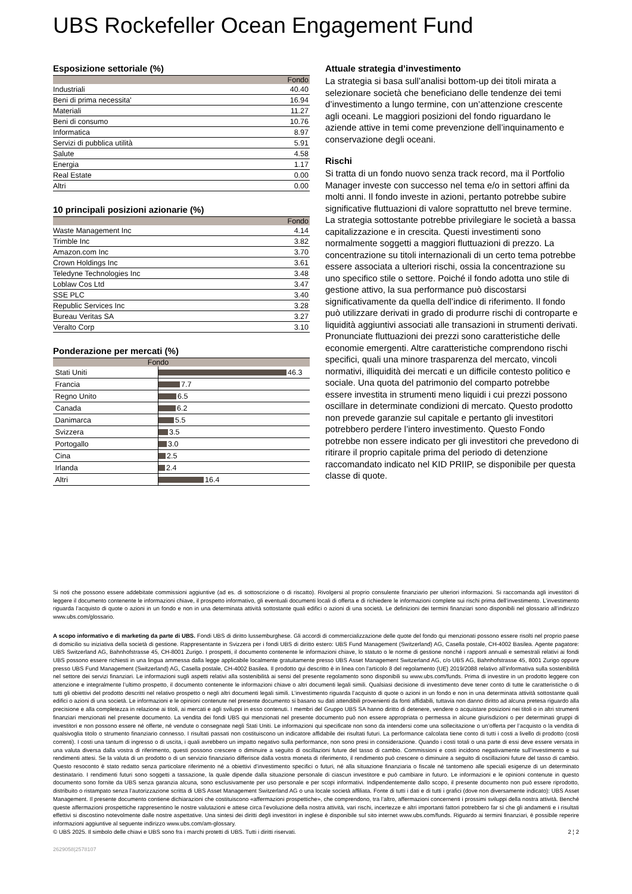UBS Rockefeller Ocean Engagement Fund
Esposizione settoriale (%)
| | Fondo |
| --- | --- |
| Industriali | 40.40 |
| Beni di prima necessita' | 16.94 |
| Materiali | 11.27 |
| Beni di consumo | 10.76 |
| Informatica | 8.97 |
| Servizi di pubblica utilità | 5.91 |
| Salute | 4.58 |
| Energia | 1.17 |
| Real Estate | 0.00 |
| Altri | 0.00 |
10 principali posizioni azionarie (%)
| | Fondo |
| --- | --- |
| Waste Management Inc | 4.14 |
| Trimble Inc | 3.82 |
| Amazon.com Inc | 3.70 |
| Crown Holdings Inc | 3.61 |
| Teledyne Technologies Inc | 3.48 |
| Loblaw Cos Ltd | 3.47 |
| SSE PLC | 3.40 |
| Republic Services Inc | 3.28 |
| Bureau Veritas SA | 3.27 |
| Veralto Corp | 3.10 |
Ponderazione per mercati (%)
| Fondo | |
| --- | --- |
| Stati Uniti | 46.3 |
| Francia | 7.7 |
| Regno Unito | 6.5 |
| Canada | 6.2 |
| Danimarca | 5.5 |
| Svizzera | 3.5 |
| Portogallo | 3.0 |
| Cina | 2.5 |
| Irlanda | 2.4 |
| Altri | 16.4 |
Attuale strategia d’investimento
La strategia si basa sull’analisi bottom-up dei titoli mirata a selezionare società che beneficiano delle tendenze dei temi d’investimento a lungo termine, con un’attenzione crescente agli oceani. Le maggiori posizioni del fondo riguardano le aziende attive in temi come prevenzione dell’inquinamento e conservazione degli oceani.
Rischi
Si tratta di un fondo nuovo senza track record, ma il Portfolio Manager investe con successo nel tema e/o in settori affini da molti anni. Il fondo investe in azioni, pertanto potrebbe subire significative fluttuazioni di valore soprattutto nel breve termine. La strategia sottostante potrebbe privilegiare le società a bassa capitalizzazione e in crescita. Questi investimenti sono normalmente soggetti a maggiori fluttuazioni di prezzo. La concentrazione su titoli internazionali di un certo tema potrebbe essere associata a ulteriori rischi, ossia la concentrazione su uno specifico stile o settore. Poiché il fondo adotta uno stile di gestione attivo, la sua performance può discostarsi significativamente da quella dell’indice di riferimento. Il fondo può utilizzare derivati in grado di produrre rischi di controparte e liquidità aggiuntivi associati alle transazioni in strumenti derivati. Pronunciate fluttuazioni dei prezzi sono caratteristiche delle economie emergenti. Altre caratteristiche comprendono rischi specifici, quali una minore trasparenza del mercato, vincoli normativi, illiquidità dei mercati e un difficile contesto politico e sociale. Una quota del patrimonio del comparto potrebbe essere investita in strumenti meno liquidi i cui prezzi possono oscillare in determinate condizioni di mercato. Questo prodotto non prevede garanzie sul capitale e pertanto gli investitori potrebbero perdere l’intero investimento. Questo Fondo potrebbe non essere indicato per gli investitori che prevedono di ritirare il proprio capitale prima del periodo di detenzione raccomandato indicato nel KID PRIIP, se disponibile per questa classe di quote.
Si noti che possono essere addebitate commissioni aggiuntive (ad es. di sottoscrizione o di riscatto). Rivolgersi al proprio consulente finanziario per ulteriori informazioni. Si raccomanda agli investitori di leggere il documento contenente le informazioni chiave, il prospetto informativo, gli eventuali documenti locali di offerta e di richiedere le informazioni complete sui rischi prima dell’investimento. L’investimento riguarda l’acquisto di quote o azioni in un fondo e non in una determinata attività sottostante quali edifici o azioni di una società. Le definizioni dei termini finanziari sono disponibili nel glossario all’indirizzo www.ubs.com/glossario.
A scopo informativo e di marketing da parte di UBS. Fondi UBS di diritto lussemburghese. Gli accordi di commercializzazione delle quote del fondo qui menzionati possono essere risolti nel proprio paese di domicilio su iniziativa della società di gestione. Rappresentante in Svizzera per i fondi UBS di diritto estero: UBS Fund Management (Switzerland) AG, Casella postale, CH-4002 Basilea. Agente pagatore: UBS Switzerland AG, Bahnhofstrasse 45, CH-8001 Zurigo. I prospetti, il documento contenente le informazioni chiave, lo statuto o le norme di gestione nonché i rapporti annuali e semestrali relativi ai fondi UBS possono essere richiesti in una lingua ammessa dalla legge applicabile localmente gratuitamente presso UBS Asset Management Switzerland AG, c/o UBS AG, Bahnhofstrasse 45, 8001 Zurigo oppure presso UBS Fund Management (Switzerland) AG, Casella postale, CH-4002 Basilea. Il prodotto qui descritto è in linea con l'articolo 8 del regolamento (UE) 2019/2088 relativo all’informativa sulla sostenibilità nel settore dei servizi finanziari. Le informazioni sugli aspetti relativi alla sostenibilità ai sensi del presente regolamento sono disponibili su www.ubs.com/funds. Prima di investire in un prodotto leggere con attenzione e integralmente l’ultimo prospetto, il documento contenente le informazioni chiave o altri documenti legali simili. Qualsiasi decisione di investimento deve tener conto di tutte le caratteristiche o di tutti gli obiettivi del prodotto descritti nel relativo prospetto o negli altri documenti legali simili. L’investimento riguarda l’acquisto di quote o azioni in un fondo e non in una determinata attività sottostante quali edifici o azioni di una società. Le informazioni e le opinioni contenute nel presente documento si basano su dati attendibili provenienti da fonti affidabili, tuttavia non danno diritto ad alcuna pretesa riguardo alla precisione e alla completezza in relazione ai titoli, ai mercati e agli sviluppi in esso contenuti. I membri del Gruppo UBS SA hanno diritto di detenere, vendere o acquistare posizioni nei titoli o in altri strumenti finanziari menzionati nel presente documento. La vendita dei fondi UBS qui menzionati nel presente documento può non essere appropriata o permessa in alcune giurisdizioni o per determinati gruppi di investitori e non possono essere né offerte, né vendute o consegnate negli Stati Uniti. Le informazioni qui specificate non sono da intendersi come una sollecitazione o un’offerta per l’acquisto o la vendita di qualsivoglia titolo o strumento finanziario connesso. I risultati passati non costituiscono un indicatore affidabile dei risultati futuri. La performance calcolata tiene conto di tutti i costi a livello di prodotto (costi correnti). I costi una tantum di ingresso o di uscita, i quali avrebbero un impatto negativo sulla performance, non sono presi in considerazione. Quando i costi totali o una parte di essi deve essere versata in una valuta diversa dalla vostra di riferimento, questi possono crescere o diminuire a seguito di oscillazioni future del tasso di cambio. Commissioni e costi incidono negativamente sull’investimento e sui rendimenti attesi. Se la valuta di un prodotto o di un servizio finanziario differisce dalla vostra moneta di riferimento, il rendimento può crescere o diminuire a seguito di oscillazioni future del tasso di cambio. Questo resoconto è stato redatto senza particolare riferimento né a obiettivi d’investimento specifici o futuri, né alla situazione finanziaria o fiscale né tantomeno alle speciali esigenze di un determinato destinatario. I rendimenti futuri sono soggetti a tassazione, la quale dipende dalla situazione personale di ciascun investitore e può cambiare in futuro. Le informazioni e le opinioni contenute in questo documento sono fornite da UBS senza garanzia alcuna, sono esclusivamente per uso personale e per scopi informativi. Indipendentemente dallo scopo, il presente documento non può essere riprodotto, distribuito o ristampato senza l’autorizzazione scritta di UBS Asset Management Switzerland AG o una locale società affiliata. Fonte di tutti i dati e di tutti i grafici (dove non diversamente indicato): UBS Asset Management. Il presente documento contiene dichiarazioni che costituiscono «affermazioni prospettiche», che comprendono, tra l’altro, affermazioni concernenti i prossimi sviluppi della nostra attività. Benché queste affermazioni prospettiche rappresentino le nostre valutazioni e attese circa l’evoluzione della nostra attività, vari rischi, incertezze e altri importanti fattori potrebbero far sì che gli andamenti e i risultati effettivi si discostino notevolmente dalle nostre aspettative. Una sintesi dei diritti degli investitori in inglese è disponibile sul sito internet www.ubs.com/funds. Riguardo ai termini finanziari, è possibile reperire informazioni aggiuntive al seguente indirizzo www.ubs.com/am-glossary.
© UBS 2025. Il simbolo delle chiavi e UBS sono fra i marchi protetti di UBS. Tutti i diritti riservati. 2 ¦ 2
2629058|2578107